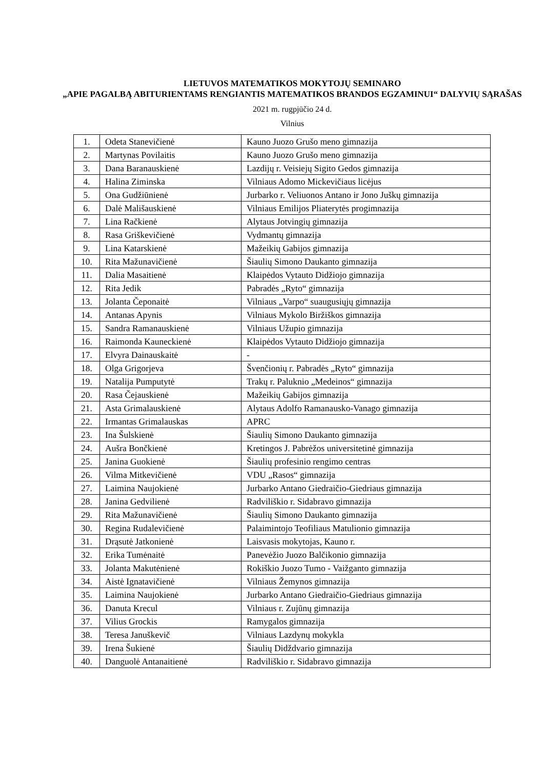LIETUVOS MATEMATIKOS MOKYTOJŲ SEMINARO
„APIE PAGALBĄ ABITURIENTAMS RENGIANTIS MATEMATIKOS BRANDOS EGZAMINUI“ DALYVIŲ SĄRAŠAS
2021 m. rugpjūčio 24 d.
Vilnius
| 1. | Odeta Stanevičienė | Kauno Juozo Grušo meno gimnazija |
| 2. | Martynas Povilaitis | Kauno Juozo Grušo meno gimnazija |
| 3. | Dana Baranauskienė | Lazdijų r. Veisiejų Sigito Gedos gimnazija |
| 4. | Halina Ziminska | Vilniaus Adomo Mickevičiaus licėjus |
| 5. | Ona Gudžiūnienė | Jurbarko r. Veliuonos Antano ir Jono Juškų gimnazija |
| 6. | Dalė Mališauskienė | Vilniaus Emilijos Pliaterytės progimnazija |
| 7. | Lina Račkienė | Alytaus Jotvingių gimnazija |
| 8. | Rasa Griškevičienė | Vydmantų gimnazija |
| 9. | Lina Katarskienė | Mažeikių Gabijos gimnazija |
| 10. | Rita Mažunavičienė | Šiaulių Simono Daukanto gimnazija |
| 11. | Dalia Masaitienė | Klaipėdos Vytauto Didžiojo gimnazija |
| 12. | Rita Jedik | Pabradės „Ryto“ gimnazija |
| 13. | Jolanta Čeponaitė | Vilniaus „Varpo“ suaugusiųjų gimnazija |
| 14. | Antanas Apynis | Vilniaus Mykolo Biržiškos gimnazija |
| 15. | Sandra Ramanauskienė | Vilniaus Užupio gimnazija |
| 16. | Raimonda Kauneckienė | Klaipėdos Vytauto Didžiojo gimnazija |
| 17. | Elvyra Dainauskaitė | - |
| 18. | Olga Grigorjeva | Švenčionių r. Pabradės „Ryto“ gimnazija |
| 19. | Natalija Pumputytė | Trakų r. Paluknio „Medeinos“ gimnazija |
| 20. | Rasa Čejauskienė | Mažeikių Gabijos gimnazija |
| 21. | Asta Grimalauskienė | Alytaus Adolfo Ramanausko-Vanago gimnazija |
| 22. | Irmantas Grimalauskas | APRC |
| 23. | Ina Šulskienė | Šiaulių Simono Daukanto gimnazija |
| 24. | Aušra Bončkienė | Kretingos J. Pabrėžos universitetinė gimnazija |
| 25. | Janina Guokienė | Šiaulių profesinio rengimo centras |
| 26. | Vilma Mitkevičienė | VDU „Rasos“ gimnazija |
| 27. | Laimina Naujokienė | Jurbarko Antano Giedraičio-Giedriaus gimnazija |
| 28. | Janina Gedvilienė | Radviliškio r. Sidabravo gimnazija |
| 29. | Rita Mažunavičienė | Šiaulių Simono Daukanto gimnazija |
| 30. | Regina Rudalevičienė | Palaimintojo Teofiliaus Matulionio gimnazija |
| 31. | Drąsutė Jatkonienė | Laisvasis mokytojas, Kauno r. |
| 32. | Erika Tumėnaitė | Panevėžio Juozo Balčikonio gimnazija |
| 33. | Jolanta Makutėnienė | Rokiškio Juozo Tumo - Vaižganto gimnazija |
| 34. | Aistė Ignatavičienė | Vilniaus Žemynos gimnazija |
| 35. | Laimina Naujokienė | Jurbarko Antano Giedraičio-Giedriaus gimnazija |
| 36. | Danuta Krecul | Vilniaus r. Zujūnų gimnazija |
| 37. | Vilius Grockis | Ramygalos gimnazija |
| 38. | Teresa Januškevič | Vilniaus Lazdynų mokykla |
| 39. | Irena Šukienė | Šiaulių Didždvario gimnazija |
| 40. | Danguolė Antanaitienė | Radviliškio r. Sidabravo gimnazija |